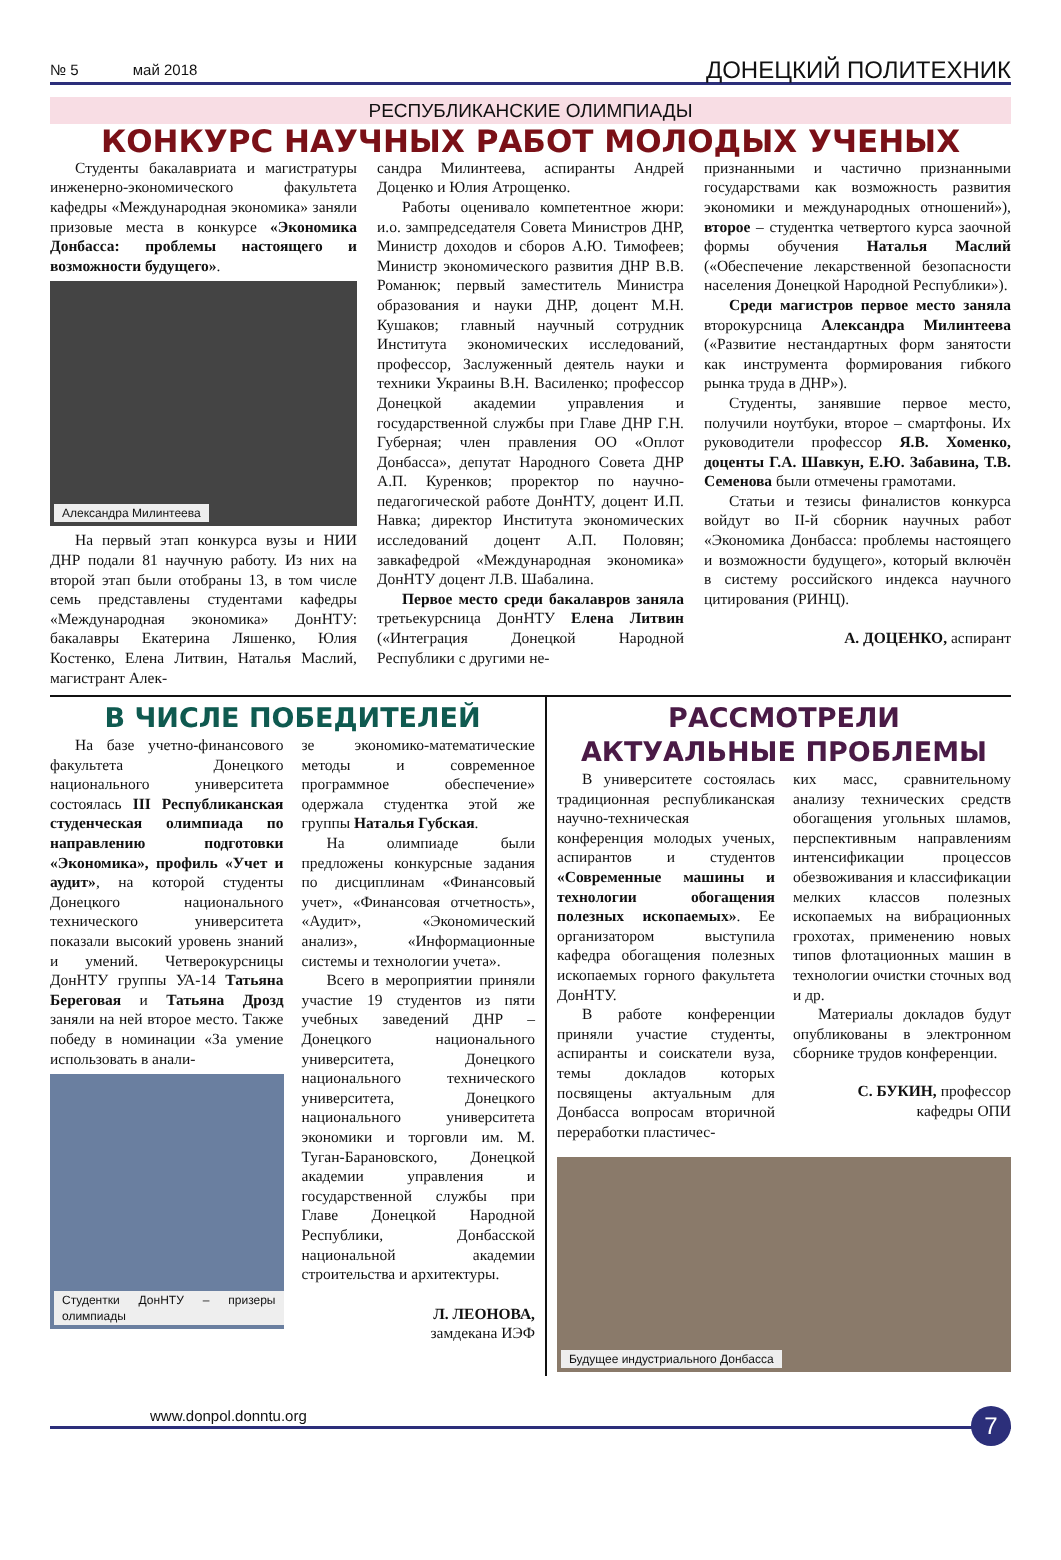№ 5 май 2018 ДОНЕЦКИЙ ПОЛИТЕХНИК
РЕСПУБЛИКАНСКИЕ ОЛИМПИАДЫ
КОНКУРС НАУЧНЫХ РАБОТ МОЛОДЫХ УЧЕНЫХ
Студенты бакалавриата и магистратуры инженерно-экономического факультета кафедры «Международная экономика» заняли призовые места в конкурсе «Экономика Донбасса: проблемы настоящего и возможности будущего».
Александра Милинтеева
На первый этап конкурса вузы и НИИ ДНР подали 81 научную работу. Из них на второй этап были отобраны 13, в том числе семь представлены студентами кафедры «Международная экономика» ДонНТУ: бакалавры Екатерина Ляшенко, Юлия Костенко, Елена Литвин, Наталья Маслий, магистрант Алек-
сандра Милинтеева, аспиранты Андрей Доценко и Юлия Атрощенко.
Работы оценивало компетентное жюри: и.о. зампредседателя Совета Министров ДНР, Министр доходов и сборов А.Ю. Тимофеев; Министр экономического развития ДНР В.В. Романюк; первый заместитель Министра образования и науки ДНР, доцент М.Н. Кушаков; главный научный сотрудник Института экономических исследований, профессор, Заслуженный деятель науки и техники Украины В.Н. Василенко; профессор Донецкой академии управления и государственной службы при Главе ДНР Г.Н. Губерная; член правления ОО «Оплот Донбасса», депутат Народного Совета ДНР А.П. Куренков; проректор по научно-педагогической работе ДонНТУ, доцент И.П. Навка; директор Института экономических исследований доцент А.П. Половян; завкафедрой «Международная экономика» ДонНТУ доцент Л.В. Шабалина.
Первое место среди бакалавров заняла третьекурсница ДонНТУ Елена Литвин («Интеграция Донецкой Народной Республики с другими не-
признанными и частично признанными государствами как возможность развития экономики и международных отношений»), второе – студентка четвертого курса заочной формы обучения Наталья Маслий («Обеспечение лекарственной безопасности населения Донецкой Народной Республики»).
Среди магистров первое место заняла второкурсница Александра Милинтеева («Развитие нестандартных форм занятости как инструмента формирования гибкого рынка труда в ДНР»).
Студенты, занявшие первое место, получили ноутбуки, второе – смартфоны. Их руководители профессор Я.В. Хоменко, доценты Г.А. Шавкун, Е.Ю. Забавина, Т.В. Семенова были отмечены грамотами.
Статьи и тезисы финалистов конкурса войдут во II-й сборник научных работ «Экономика Донбасса: проблемы настоящего и возможности будущего», который включён в систему российского индекса научного цитирования (РИНЦ).
А. ДОЦЕНКО, аспирант
В ЧИСЛЕ ПОБЕДИТЕЛЕЙ
На базе учетно-финансового факультета Донецкого национального университета состоялась III Республиканская студенческая олимпиада по направлению подготовки «Экономика», профиль «Учет и аудит», на которой студенты Донецкого национального технического университета показали высокий уровень знаний и умений. Четверокурсницы ДонНТУ группы УА-14 Татьяна Береговая и Татьяна Дрозд заняли на ней второе место. Также победу в номинации «За умение использовать в анали-
Студентки ДонНТУ – призеры олимпиады
зе экономико-математические методы и современное программное обеспечение» одержала студентка этой же группы Наталья Губская.
На олимпиаде были предложены конкурсные задания по дисциплинам «Финансовый учет», «Финансовая отчетность», «Аудит», «Экономический анализ», «Информационные системы и технологии учета».
Всего в мероприятии приняли участие 19 студентов из пяти учебных заведений ДНР – Донецкого национального университета, Донецкого национального технического университета, Донецкого национального университета экономики и торговли им. М. Туган-Барановского, Донецкой академии управления и государственной службы при Главе Донецкой Народной Республики, Донбасской национальной академии строительства и архитектуры.
Л. ЛЕОНОВА,
замдекана ИЭФ
РАССМОТРЕЛИ АКТУАЛЬНЫЕ ПРОБЛЕМЫ
В университете состоялась традиционная республиканская научно-техническая конференция молодых ученых, аспирантов и студентов «Современные машины и технологии обогащения полезных ископаемых». Ее организатором выступила кафедра обогащения полезных ископаемых горного факультета ДонНТУ.
В работе конференции приняли участие студенты, аспиранты и соискатели вуза, темы докладов которых посвящены актуальным для Донбасса вопросам вторичной переработки пластичес-
ких масс, сравнительному анализу технических средств обогащения угольных шламов, перспективным направлениям интенсификации процессов обезвоживания и классификации мелких классов полезных ископаемых на вибрационных грохотах, применению новых типов флотационных машин в технологии очистки сточных вод и др.
Материалы докладов будут опубликованы в электронном сборнике трудов конференции.
С. БУКИН, профессор
кафедры ОПИ
Будущее индустриального Донбасса
www.donpol.donntu.org 7